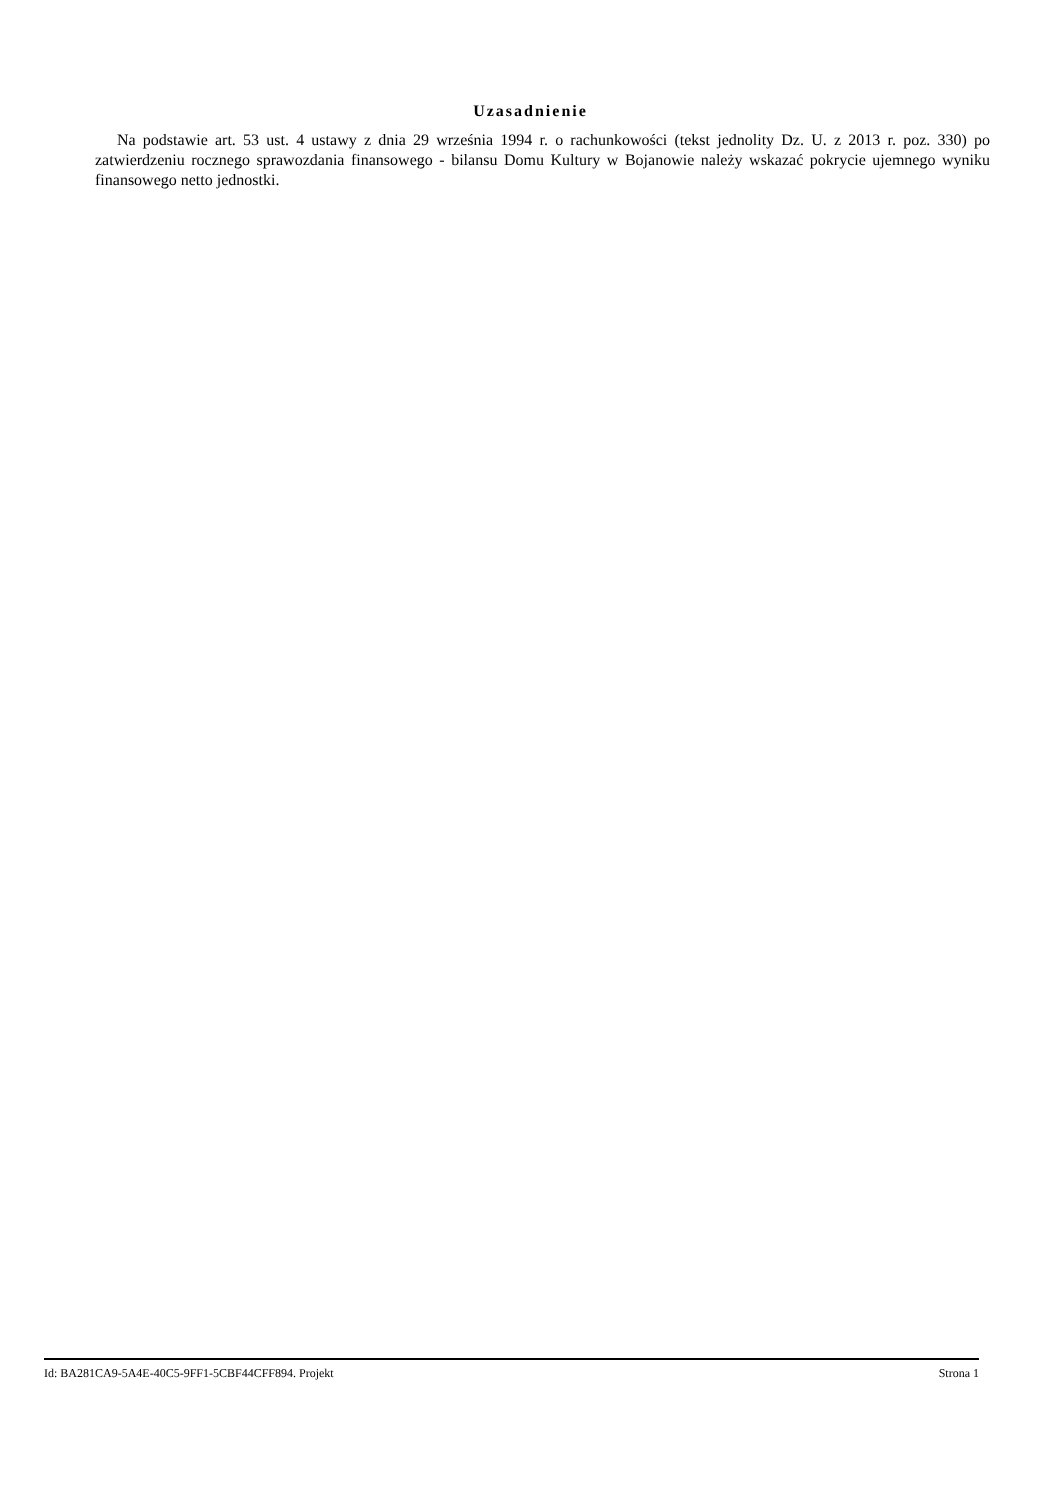Uzasadnienie
Na podstawie art. 53 ust. 4 ustawy z dnia 29 września 1994 r. o rachunkowości (tekst jednolity Dz. U. z 2013 r. poz. 330) po zatwierdzeniu rocznego sprawozdania finansowego - bilansu Domu Kultury w Bojanowie należy wskazać pokrycie ujemnego wyniku finansowego netto jednostki.
Id: BA281CA9-5A4E-40C5-9FF1-5CBF44CFF894. Projekt Strona 1